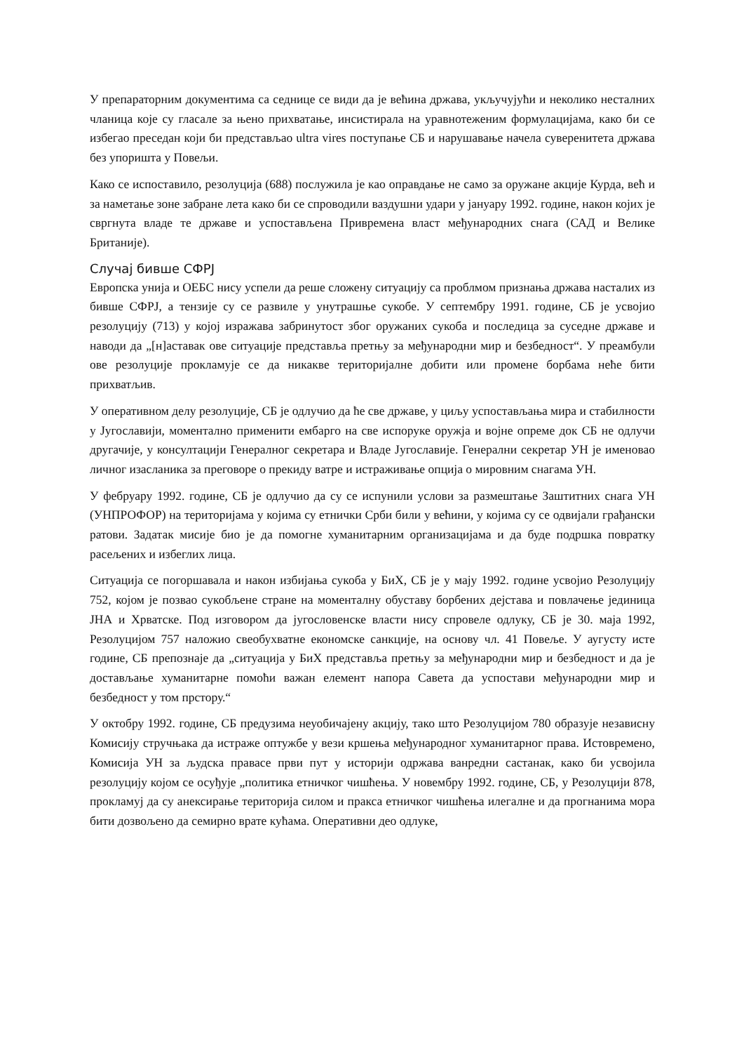У препараторним документима са седнице се види да је већина држава, укључујући и неколико несталних чланица које су гласале за њено прихватање, инсистирала на уравнотеженим формулацијама, како би се избегао преседан који би представљао ultra vires поступање СБ и нарушавање начела суверенитета држава без упоришта у Повељи.
Како се испоставило, резолуција (688) послужила је као оправдање не само за оружане акције Курда, већ и за наметање зоне забране лета како би се спроводили ваздушни удари у јануару 1992. године, након којих је свргнута владе те државе и успостављена Привремена власт међународних снага (САД и Велике Британије).
Случај бивше СФРЈ
Европска унија и ОЕБС нису успели да реше сложену ситуацију са проблмом признања држава насталих из бивше СФРЈ, а тензије су се развиле у унутрашње сукобе. У септембру 1991. године, СБ је усвојио резолуцију (713) у којој изражава забринутост због оружаних сукоба и последица за суседне државе и наводи да „[н]аставак ове ситуације представља претњу за међународни мир и безбедност“. У преамбули ове резолуције прокламује се да никакве територијалне добити или промене борбама неће бити прихватљив.
У оперативном делу резолуције, СБ је одлучио да ће све државе, у циљу успостављања мира и стабилности у Југославији, моментално применити ембарго на све испоруке оружја и војне опреме док СБ не одлучи другачије, у консултацији Генералног секретара и Владе Југославије. Генерални секретар УН је именовао личног изасланика за преговоре о прекиду ватре и истраживање опција о мировним снагама УН.
У фебруару 1992. године, СБ је одлучио да су се испунили услови за размештање Заштитних снага УН (УНПРОФОР) на територијама у којима су етнички Срби били у већини, у којима су се одвијали грађански ратови. Задатак мисије био је да помогне хуманитарним организацијама и да буде подршка повратку расељених и избеглих лица.
Ситуација се погоршавала и након избијања сукоба у БиХ, СБ је у мају 1992. године усвојио Резолуцију 752, којом је позвао сукобљене стране на моменталну обуставу борбених дејстава и повлачење јединица ЈНА и Хрватске. Под изговором да југословенске власти нису спровеле одлуку, СБ је 30. маја 1992, Резолуцијом 757 наложио свеобухватне економске санкције, на основу чл. 41 Повеље. У аугусту исте године, СБ препознаје да „ситуација у БиХ представља претњу за међународни мир и безбедност и да је достављање хуманитарне помоћи важан елемент напора Савета да успостави међународни мир и безбедност у том прстору.“
У октобру 1992. године, СБ предузима неуобичајену акцију, тако што Резолуцијом 780 образује независну Комисију стручњака да истраже оптужбе у вези кршења међународног хуманитарног права. Истовремено, Комисија УН за људска правасе први пут у историји одржава ванредни састанак, како би усвојила резолуцију којом се осуђује „политика етничког чишћења. У новембру 1992. године, СБ, у Резолуцији 878, прокламуј да су анексирање територија силом и пракса етничког чишћења илегалне и да прогнанима мора бити дозвољено да семирно врате кућама. Оперативни део одлуке,